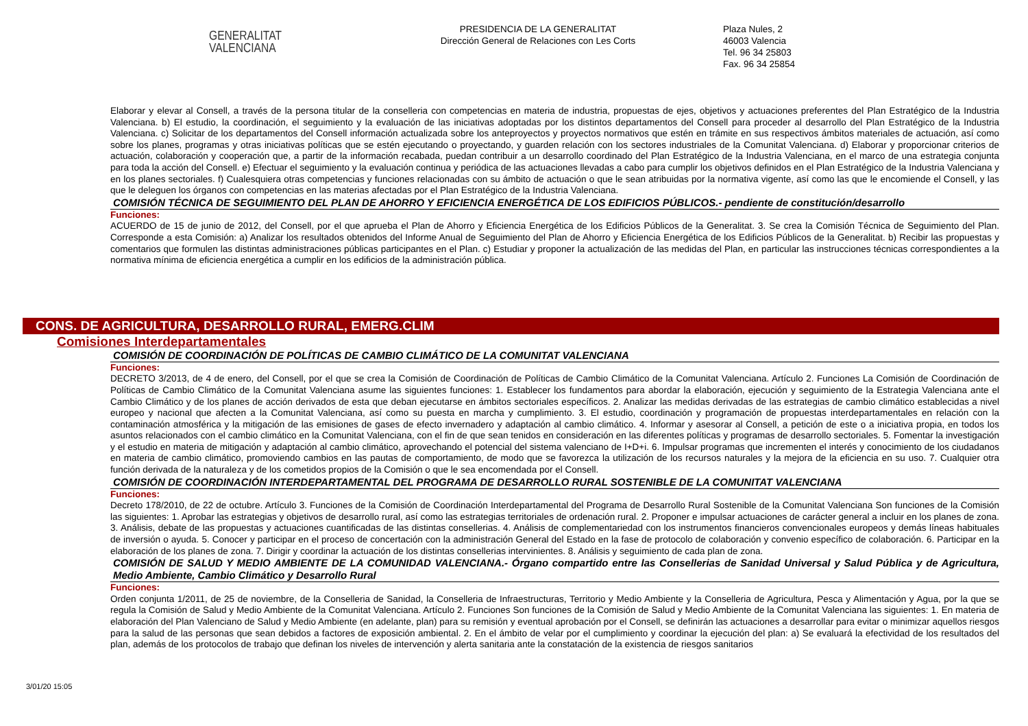GENERALITAT
VALENCIANA
PRESIDENCIA DE LA GENERALITAT
Dirección General de Relaciones con Les Corts
Plaza Nules, 2
46003 Valencia
Tel. 96 34 25803
Fax. 96 34 25854
Elaborar y elevar al Consell, a través de la persona titular de la conselleria con competencias en materia de industria, propuestas de ejes, objetivos y actuaciones preferentes del Plan Estratégico de la Industria Valenciana. b) El estudio, la coordinación, el seguimiento y la evaluación de las iniciativas adoptadas por los distintos departamentos del Consell para proceder al desarrollo del Plan Estratégico de la Industria Valenciana. c) Solicitar de los departamentos del Consell información actualizada sobre los anteproyectos y proyectos normativos que estén en trámite en sus respectivos ámbitos materiales de actuación, así como sobre los planes, programas y otras iniciativas políticas que se estén ejecutando o proyectando, y guarden relación con los sectores industriales de la Comunitat Valenciana. d) Elaborar y proporcionar criterios de actuación, colaboración y cooperación que, a partir de la información recabada, puedan contribuir a un desarrollo coordinado del Plan Estratégico de la Industria Valenciana, en el marco de una estrategia conjunta para toda la acción del Consell. e) Efectuar el seguimiento y la evaluación continua y periódica de las actuaciones llevadas a cabo para cumplir los objetivos definidos en el Plan Estratégico de la Industria Valenciana y en los planes sectoriales. f) Cualesquiera otras competencias y funciones relacionadas con su ámbito de actuación o que le sean atribuidas por la normativa vigente, así como las que le encomiende el Consell, y las que le deleguen los órganos con competencias en las materias afectadas por el Plan Estratégico de la Industria Valenciana.
COMISIÓN TÉCNICA DE SEGUIMIENTO DEL PLAN DE AHORRO Y EFICIENCIA ENERGÉTICA DE LOS EDIFICIOS PÚBLICOS.- pendiente de constitución/desarrollo
Funciones:
ACUERDO de 15 de junio de 2012, del Consell, por el que aprueba el Plan de Ahorro y Eficiencia Energética de los Edificios Públicos de la Generalitat. 3. Se crea la Comisión Técnica de Seguimiento del Plan. Corresponde a esta Comisión: a) Analizar los resultados obtenidos del Informe Anual de Seguimiento del Plan de Ahorro y Eficiencia Energética de los Edificios Públicos de la Generalitat. b) Recibir las propuestas y comentarios que formulen las distintas administraciones públicas participantes en el Plan. c) Estudiar y proponer la actualización de las medidas del Plan, en particular las instrucciones técnicas correspondientes a la normativa mínima de eficiencia energética a cumplir en los edificios de la administración pública.
CONS. DE AGRICULTURA, DESARROLLO RURAL, EMERG.CLIM
Comisiones Interdepartamentales
COMISIÓN DE COORDINACIÓN DE POLÍTICAS DE CAMBIO CLIMÁTICO DE LA COMUNITAT VALENCIANA
Funciones:
DECRETO 3/2013, de 4 de enero, del Consell, por el que se crea la Comisión de Coordinación de Políticas de Cambio Climático de la Comunitat Valenciana. Artículo 2. Funciones La Comisión de Coordinación de Políticas de Cambio Climático de la Comunitat Valenciana asume las siguientes funciones: 1. Establecer los fundamentos para abordar la elaboración, ejecución y seguimiento de la Estrategia Valenciana ante el Cambio Climático y de los planes de acción derivados de esta que deban ejecutarse en ámbitos sectoriales específicos. 2. Analizar las medidas derivadas de las estrategias de cambio climático establecidas a nivel europeo y nacional que afecten a la Comunitat Valenciana, así como su puesta en marcha y cumplimiento. 3. El estudio, coordinación y programación de propuestas interdepartamentales en relación con la contaminación atmosférica y la mitigación de las emisiones de gases de efecto invernadero y adaptación al cambio climático. 4. Informar y asesorar al Consell, a petición de este o a iniciativa propia, en todos los asuntos relacionados con el cambio climático en la Comunitat Valenciana, con el fin de que sean tenidos en consideración en las diferentes políticas y programas de desarrollo sectoriales. 5. Fomentar la investigación y el estudio en materia de mitigación y adaptación al cambio climático, aprovechando el potencial del sistema valenciano de I+D+i. 6. Impulsar programas que incrementen el interés y conocimiento de los ciudadanos en materia de cambio climático, promoviendo cambios en las pautas de comportamiento, de modo que se favorezca la utilización de los recursos naturales y la mejora de la eficiencia en su uso. 7. Cualquier otra función derivada de la naturaleza y de los cometidos propios de la Comisión o que le sea encomendada por el Consell.
COMISIÓN DE COORDINACIÓN INTERDEPARTAMENTAL DEL PROGRAMA DE DESARROLLO RURAL SOSTENIBLE DE LA COMUNITAT VALENCIANA
Funciones:
Decreto 178/2010, de 22 de octubre. Artículo 3. Funciones de la Comisión de Coordinación Interdepartamental del Programa de Desarrollo Rural Sostenible de la Comunitat Valenciana Son funciones de la Comisión las siguientes: 1. Aprobar las estrategias y objetivos de desarrollo rural, así como las estrategias territoriales de ordenación rural. 2. Proponer e impulsar actuaciones de carácter general a incluir en los planes de zona. 3. Análisis, debate de las propuestas y actuaciones cuantificadas de las distintas consellerias. 4. Análisis de complementariedad con los instrumentos financieros convencionales europeos y demás líneas habituales de inversión o ayuda. 5. Conocer y participar en el proceso de concertación con la administración General del Estado en la fase de protocolo de colaboración y convenio específico de colaboración. 6. Participar en la elaboración de los planes de zona. 7. Dirigir y coordinar la actuación de los distintas consellerias intervinientes. 8. Análisis y seguimiento de cada plan de zona.
COMISIÓN DE SALUD Y MEDIO AMBIENTE DE LA COMUNIDAD VALENCIANA.- Órgano compartido entre las Consellerias de Sanidad Universal y Salud Pública y de Agricultura, Medio Ambiente, Cambio Climático y Desarrollo Rural
Funciones:
Orden conjunta 1/2011, de 25 de noviembre, de la Conselleria de Sanidad, la Conselleria de Infraestructuras, Territorio y Medio Ambiente y la Conselleria de Agricultura, Pesca y Alimentación y Agua, por la que se regula la Comisión de Salud y Medio Ambiente de la Comunitat Valenciana. Artículo 2. Funciones Son funciones de la Comisión de Salud y Medio Ambiente de la Comunitat Valenciana las siguientes: 1. En materia de elaboración del Plan Valenciano de Salud y Medio Ambiente (en adelante, plan) para su remisión y eventual aprobación por el Consell, se definirán las actuaciones a desarrollar para evitar o minimizar aquellos riesgos para la salud de las personas que sean debidos a factores de exposición ambiental. 2. En el ámbito de velar por el cumplimiento y coordinar la ejecución del plan: a) Se evaluará la efectividad de los resultados del plan, además de los protocolos de trabajo que definan los niveles de intervención y alerta sanitaria ante la constatación de la existencia de riesgos sanitarios
3/01/20 15:05